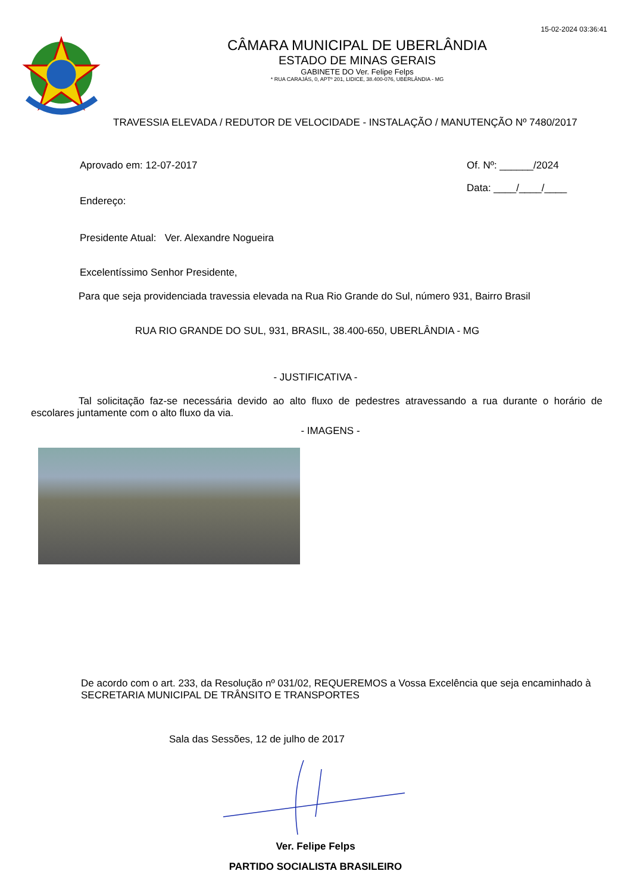15-02-2024 03:36:41
CÂMARA MUNICIPAL DE UBERLÂNDIA
ESTADO DE MINAS GERAIS
GABINETE DO Ver. Felipe Felps
* RUA CARAJÁS, 0, APTº 201, LIDICE, 38.400-076, UBERLÂNDIA - MG
TRAVESSIA ELEVADA / REDUTOR DE VELOCIDADE - INSTALAÇÃO / MANUTENÇÃO Nº 7480/2017
Aprovado em: 12-07-2017
Endereço:
Presidente Atual: Ver. Alexandre Nogueira
Of. Nº: ______/2024
Data: ____/____/____
Excelentíssimo Senhor Presidente,
Para que seja providenciada travessia elevada na Rua Rio Grande do Sul, número 931, Bairro Brasil
RUA RIO GRANDE DO SUL, 931, BRASIL, 38.400-650, UBERLÂNDIA - MG
- JUSTIFICATIVA -
Tal solicitação faz-se necessária devido ao alto fluxo de pedestres atravessando a rua durante o horário de escolares juntamente com o alto fluxo da via.
- IMAGENS -
De acordo com o art. 233, da Resolução nº 031/02, REQUEREMOS a Vossa Excelência que seja encaminhado à SECRETARIA MUNICIPAL DE TRÂNSITO E TRANSPORTES
Sala das Sessões, 12 de julho de 2017
Ver. Felipe Felps
PARTIDO SOCIALISTA BRASILEIRO